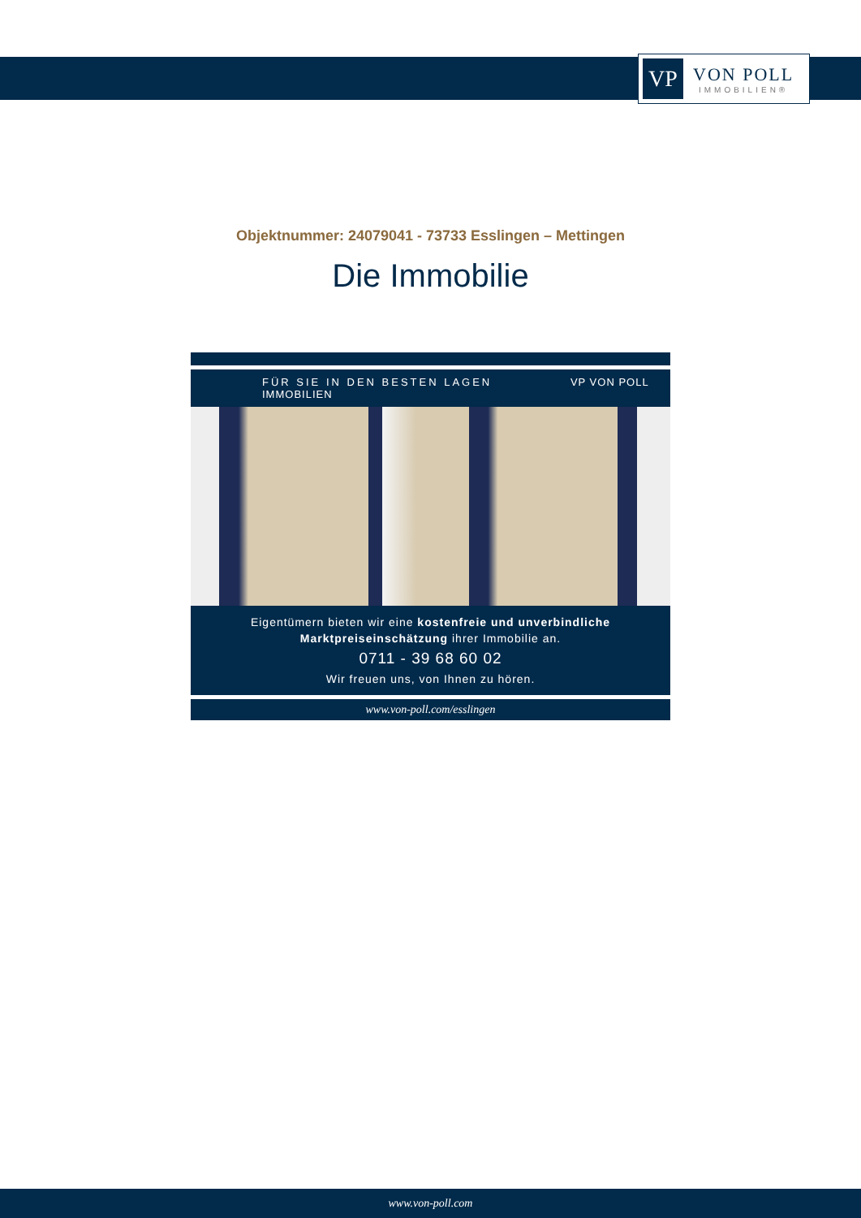VP
VON POLL
IMMOBILIEN®
Objektnummer: 24079041 - 73733 Esslingen – Mettingen
Die Immobilie
FÜR SIE IN DEN BESTEN LAGEN VP VON POLL IMMOBILIEN
Eigentümern bieten wir eine kostenfreie und unverbindliche Marktpreiseinschätzung ihrer Immobilie an.
0711 - 39 68 60 02
Wir freuen uns, von Ihnen zu hören.
www.von-poll.com/esslingen
www.von-poll.com